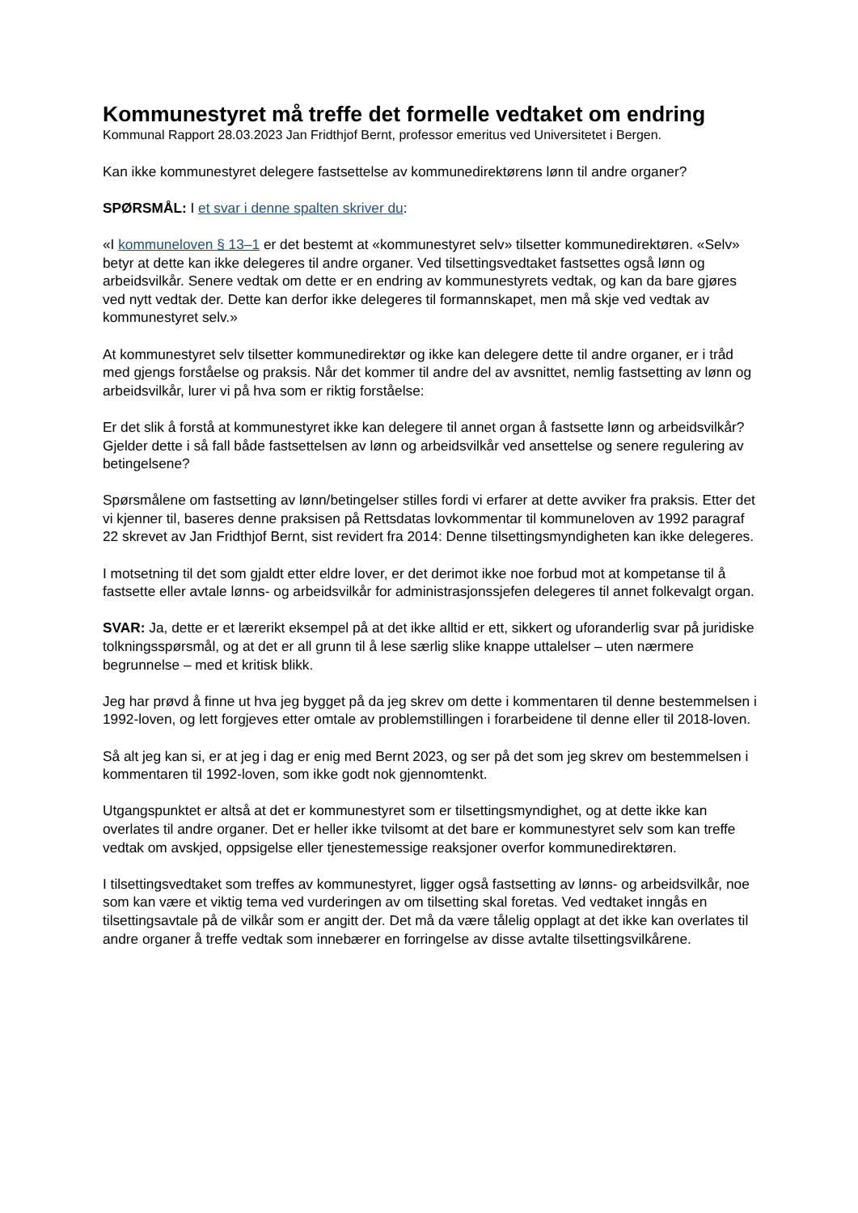Kommunestyret må treffe det formelle vedtaket om endring
Kommunal Rapport 28.03.2023 Jan Fridthjof Bernt, professor emeritus ved Universitetet i Bergen.
Kan ikke kommunestyret delegere fastsettelse av kommunedirektørens lønn til andre organer?
SPØRSMÅL: I et svar i denne spalten skriver du:
«I kommuneloven § 13–1 er det bestemt at «kommunestyret selv» tilsetter kommunedirektøren. «Selv» betyr at dette kan ikke delegeres til andre organer. Ved tilsettingsvedtaket fastsettes også lønn og arbeidsvilkår. Senere vedtak om dette er en endring av kommunestyrets vedtak, og kan da bare gjøres ved nytt vedtak der. Dette kan derfor ikke delegeres til formannskapet, men må skje ved vedtak av kommunestyret selv.»
At kommunestyret selv tilsetter kommunedirektør og ikke kan delegere dette til andre organer, er i tråd med gjengs forståelse og praksis. Når det kommer til andre del av avsnittet, nemlig fastsetting av lønn og arbeidsvilkår, lurer vi på hva som er riktig forståelse:
Er det slik å forstå at kommunestyret ikke kan delegere til annet organ å fastsette lønn og arbeidsvilkår? Gjelder dette i så fall både fastsettelsen av lønn og arbeidsvilkår ved ansettelse og senere regulering av betingelsene?
Spørsmålene om fastsetting av lønn/betingelser stilles fordi vi erfarer at dette avviker fra praksis. Etter det vi kjenner til, baseres denne praksisen på Rettsdatas lovkommentar til kommuneloven av 1992 paragraf 22 skrevet av Jan Fridthjof Bernt, sist revidert fra 2014: Denne tilsettingsmyndigheten kan ikke delegeres.
I motsetning til det som gjaldt etter eldre lover, er det derimot ikke noe forbud mot at kompetanse til å fastsette eller avtale lønns- og arbeidsvilkår for administrasjonssjefen delegeres til annet folkevalgt organ.
SVAR: Ja, dette er et lærerikt eksempel på at det ikke alltid er ett, sikkert og uforanderlig svar på juridiske tolkningsspørsmål, og at det er all grunn til å lese særlig slike knappe uttalelser – uten nærmere begrunnelse – med et kritisk blikk.
Jeg har prøvd å finne ut hva jeg bygget på da jeg skrev om dette i kommentaren til denne bestemmelsen i 1992-loven, og lett forgjeves etter omtale av problemstillingen i forarbeidene til denne eller til 2018-loven.
Så alt jeg kan si, er at jeg i dag er enig med Bernt 2023, og ser på det som jeg skrev om bestemmelsen i kommentaren til 1992-loven, som ikke godt nok gjennomtenkt.
Utgangspunktet er altså at det er kommunestyret som er tilsettingsmyndighet, og at dette ikke kan overlates til andre organer. Det er heller ikke tvilsomt at det bare er kommunestyret selv som kan treffe vedtak om avskjed, oppsigelse eller tjenestemessige reaksjoner overfor kommunedirektøren.
I tilsettingsvedtaket som treffes av kommunestyret, ligger også fastsetting av lønns- og arbeidsvilkår, noe som kan være et viktig tema ved vurderingen av om tilsetting skal foretas. Ved vedtaket inngås en tilsettingsavtale på de vilkår som er angitt der. Det må da være tålelig opplagt at det ikke kan overlates til andre organer å treffe vedtak som innebærer en forringelse av disse avtalte tilsettingsvilkårene.